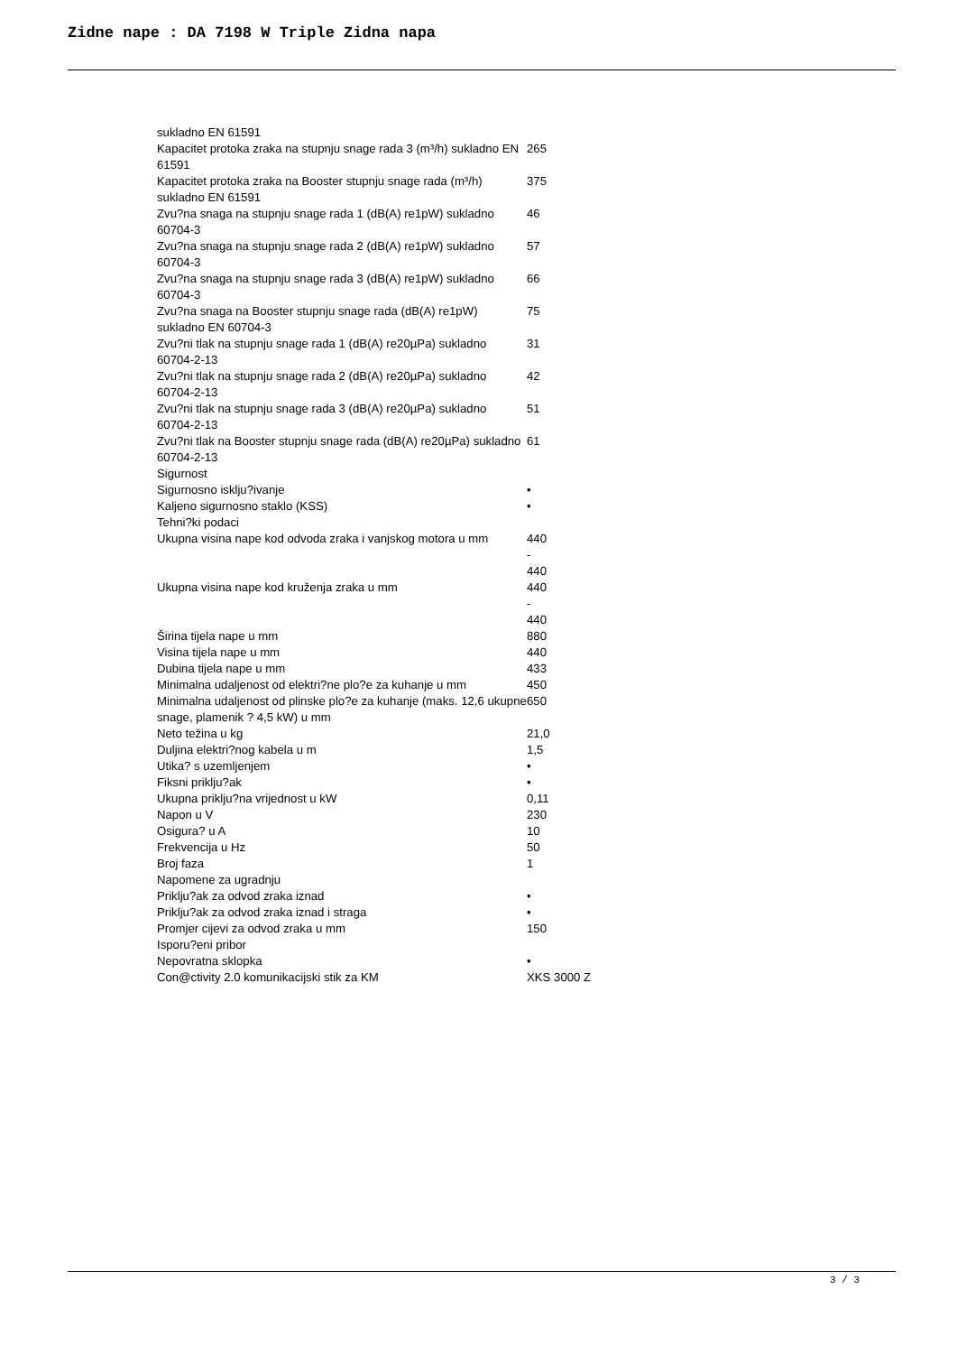Zidne nape : DA 7198 W Triple Zidna napa
| sukladno EN 61591 | |
| Kapacitet protoka zraka na stupnju snage rada 3 (m³/h) sukladno EN 61591 | 265 |
| Kapacitet protoka zraka na Booster stupnju snage rada (m³/h) sukladno EN 61591 | 375 |
| Zvu?na snaga na stupnju snage rada 1 (dB(A) re1pW) sukladno 60704-3 | 46 |
| Zvu?na snaga na stupnju snage rada 2 (dB(A) re1pW) sukladno 60704-3 | 57 |
| Zvu?na snaga na stupnju snage rada 3 (dB(A) re1pW) sukladno 60704-3 | 66 |
| Zvu?na snaga na Booster stupnju snage rada (dB(A) re1pW) sukladno EN 60704-3 | 75 |
| Zvu?ni tlak na stupnju snage rada 1 (dB(A) re20µPa) sukladno 60704-2-13 | 31 |
| Zvu?ni tlak na stupnju snage rada 2 (dB(A) re20µPa) sukladno 60704-2-13 | 42 |
| Zvu?ni tlak na stupnju snage rada 3 (dB(A) re20µPa) sukladno 60704-2-13 | 51 |
| Zvu?ni tlak na Booster stupnju snage rada (dB(A) re20µPa) sukladno 60704-2-13 | 61 |
| Sigurnost | |
| Sigurnosno isklju?ivanje | • |
| Kaljeno sigurnosno staklo (KSS) | • |
| Tehni?ki podaci | |
| Ukupna visina nape kod odvoda zraka i vanjskog motora u mm | 440 - 440 |
| Ukupna visina nape kod kruženja zraka u mm | 440 - 440 |
| Širina tijela nape u mm | 880 |
| Visina tijela nape u mm | 440 |
| Dubina tijela nape u mm | 433 |
| Minimalna udaljenost od elektri?ne plo?e za kuhanje u mm | 450 |
| Minimalna udaljenost od plinske plo?e za kuhanje (maks. 12,6 ukupne snage, plamenik ? 4,5 kW) u mm | 650 |
| Neto težina u kg | 21,0 |
| Duljina elektri?nog kabela u m | 1,5 |
| Utika? s uzemljenjem | • |
| Fiksni priklju?ak | • |
| Ukupna priklju?na vrijednost u kW | 0,11 |
| Napon u V | 230 |
| Osigura? u A | 10 |
| Frekvencija u Hz | 50 |
| Broj faza | 1 |
| Napomene za ugradnju | |
| Priklju?ak za odvod zraka iznad | • |
| Priklju?ak za odvod zraka iznad i straga | • |
| Promjer cijevi za odvod zraka u mm | 150 |
| Isporu?eni pribor | |
| Nepovratna sklopka | • |
| Con@ctivity 2.0 komunikacijski stik za KM | XKS 3000 Z |
3 / 3